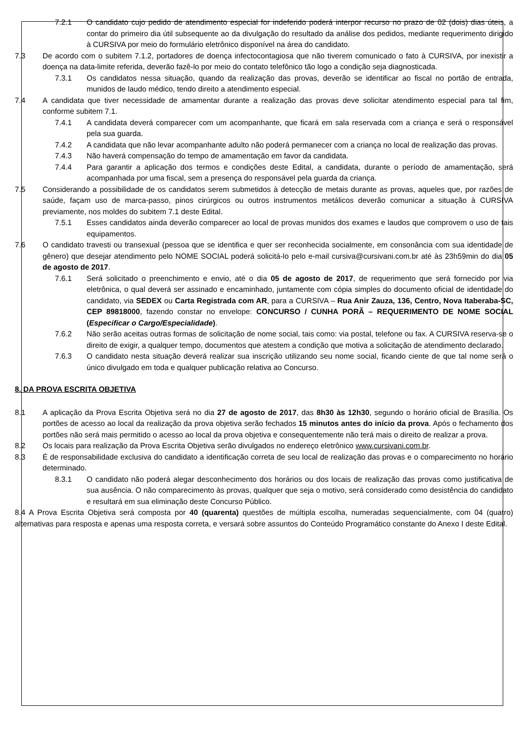7.2.1 O candidato cujo pedido de atendimento especial for indeferido poderá interpor recurso no prazo de 02 (dois) dias úteis, a contar do primeiro dia útil subsequente ao da divulgação do resultado da análise dos pedidos, mediante requerimento dirigido à CURSIVA por meio do formulário eletrônico disponível na área do candidato.
7.3 De acordo com o subitem 7.1.2, portadores de doença infectocontagiosa que não tiverem comunicado o fato à CURSIVA, por inexistir a doença na data-limite referida, deverão fazê-lo por meio do contato telefônico tão logo a condição seja diagnosticada.
7.3.1 Os candidatos nessa situação, quando da realização das provas, deverão se identificar ao fiscal no portão de entrada, munidos de laudo médico, tendo direito a atendimento especial.
7.4 A candidata que tiver necessidade de amamentar durante a realização das provas deve solicitar atendimento especial para tal fim, conforme subitem 7.1.
7.4.1 A candidata deverá comparecer com um acompanhante, que ficará em sala reservada com a criança e será o responsável pela sua guarda.
7.4.2 A candidata que não levar acompanhante adulto não poderá permanecer com a criança no local de realização das provas.
7.4.3 Não haverá compensação do tempo de amamentação em favor da candidata.
7.4.4 Para garantir a aplicação dos termos e condições deste Edital, a candidata, durante o período de amamentação, será acompanhada por uma fiscal, sem a presença do responsável pela guarda da criança.
7.5 Considerando a possibilidade de os candidatos serem submetidos à detecção de metais durante as provas, aqueles que, por razões de saúde, façam uso de marca-passo, pinos cirúrgicos ou outros instrumentos metálicos deverão comunicar a situação à CURSIVA previamente, nos moldes do subitem 7.1 deste Edital.
7.5.1 Esses candidatos ainda deverão comparecer ao local de provas munidos dos exames e laudos que comprovem o uso de tais equipamentos.
7.6 O candidato travesti ou transexual (pessoa que se identifica e quer ser reconhecida socialmente, em consonância com sua identidade de gênero) que desejar atendimento pelo NOME SOCIAL poderá solicitá-lo pelo e-mail cursiva@cursivani.com.br até às 23h59min do dia 05 de agosto de 2017.
7.6.1 Será solicitado o preenchimento e envio, até o dia 05 de agosto de 2017, de requerimento que será fornecido por via eletrônica, o qual deverá ser assinado e encaminhado, juntamente com cópia simples do documento oficial de identidade do candidato, via SEDEX ou Carta Registrada com AR, para a CURSIVA – Rua Anir Zauza, 136, Centro, Nova Itaberaba-SC, CEP 89818000, fazendo constar no envelope: CONCURSO / CUNHA PORÃ – REQUERIMENTO DE NOME SOCIAL (Especificar o Cargo/Especialidade).
7.6.2 Não serão aceitas outras formas de solicitação de nome social, tais como: via postal, telefone ou fax. A CURSIVA reserva-se o direito de exigir, a qualquer tempo, documentos que atestem a condição que motiva a solicitação de atendimento declarado.
7.6.3 O candidato nesta situação deverá realizar sua inscrição utilizando seu nome social, ficando ciente de que tal nome será o único divulgado em toda e qualquer publicação relativa ao Concurso.
8. DA PROVA ESCRITA OBJETIVA
8.1 A aplicação da Prova Escrita Objetiva será no dia 27 de agosto de 2017, das 8h30 às 12h30, segundo o horário oficial de Brasília. Os portões de acesso ao local da realização da prova objetiva serão fechados 15 minutos antes do início da prova. Após o fechamento dos portões não será mais permitido o acesso ao local da prova objetiva e consequentemente não terá mais o direito de realizar a prova.
8.2 Os locais para realização da Prova Escrita Objetiva serão divulgados no endereço eletrônico www.cursivani.com.br.
8.3 É de responsabilidade exclusiva do candidato a identificação correta de seu local de realização das provas e o comparecimento no horário determinado.
8.3.1 O candidato não poderá alegar desconhecimento dos horários ou dos locais de realização das provas como justificativa de sua ausência. O não comparecimento às provas, qualquer que seja o motivo, será considerado como desistência do candidato e resultará em sua eliminação deste Concurso Público.
8.4 A Prova Escrita Objetiva será composta por 40 (quarenta) questões de múltipla escolha, numeradas sequencialmente, com 04 (quatro) alternativas para resposta e apenas uma resposta correta, e versará sobre assuntos do Conteúdo Programático constante do Anexo I deste Edital.